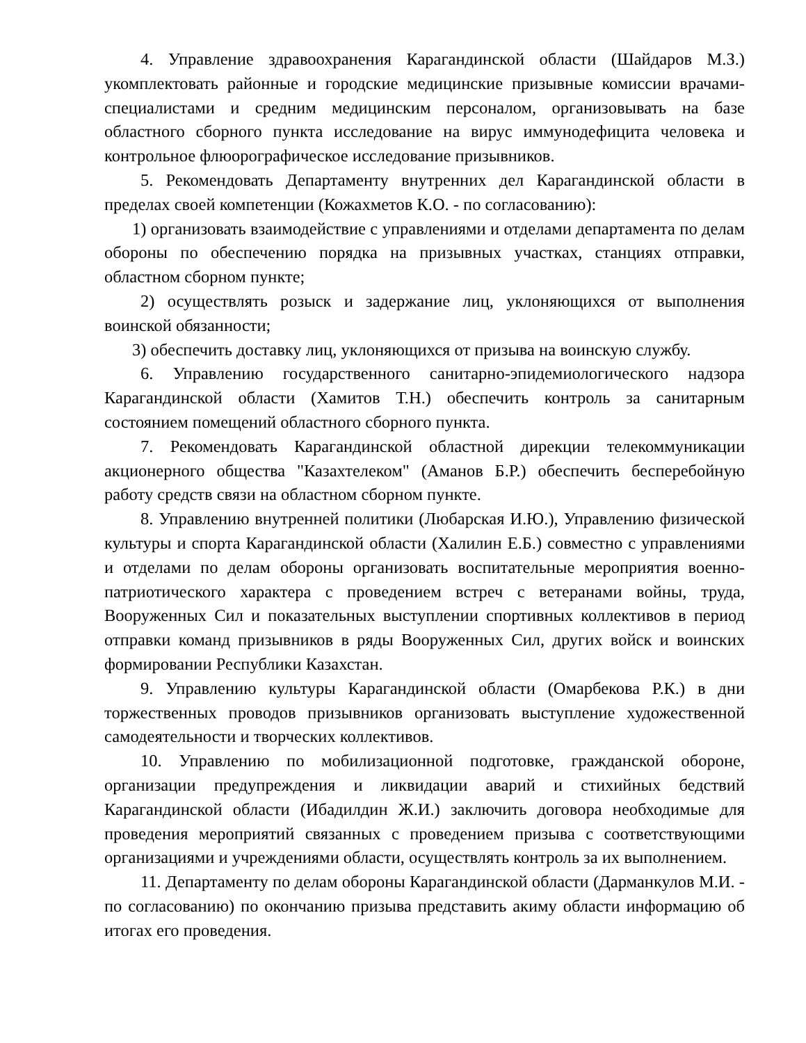4. Управление здравоохранения Карагандинской области (Шайдаров М.З.) укомплектовать районные и городские медицинские призывные комиссии врачами-специалистами и средним медицинским персоналом, организовывать на базе областного сборного пункта исследование на вирус иммунодефицита человека и контрольное флюорографическое исследование призывников.
5. Рекомендовать Департаменту внутренних дел Карагандинской области в пределах своей компетенции (Кожахметов К.О. - по согласованию):
1) организовать взаимодействие с управлениями и отделами департамента по делам обороны по обеспечению порядка на призывных участках, станциях отправки, областном сборном пункте;
2) осуществлять розыск и задержание лиц, уклоняющихся от выполнения воинской обязанности;
3) обеспечить доставку лиц, уклоняющихся от призыва на воинскую службу.
6. Управлению государственного санитарно-эпидемиологического надзора Карагандинской области (Хамитов Т.Н.) обеспечить контроль за санитарным состоянием помещений областного сборного пункта.
7. Рекомендовать Карагандинской областной дирекции телекоммуникации акционерного общества "Казахтелеком" (Аманов Б.Р.) обеспечить бесперебойную работу средств связи на областном сборном пункте.
8. Управлению внутренней политики (Любарская И.Ю.), Управлению физической культуры и спорта Карагандинской области (Халилин Е.Б.) совместно с управлениями и отделами по делам обороны организовать воспитательные мероприятия военно-патриотического характера с проведением встреч с ветеранами войны, труда, Вооруженных Сил и показательных выступлении спортивных коллективов в период отправки команд призывников в ряды Вооруженных Сил, других войск и воинских формировании Республики Казахстан.
9. Управлению культуры Карагандинской области (Омарбекова Р.К.) в дни торжественных проводов призывников организовать выступление художественной самодеятельности и творческих коллективов.
10. Управлению по мобилизационной подготовке, гражданской обороне, организации предупреждения и ликвидации аварий и стихийных бедствий Карагандинской области (Ибадилдин Ж.И.) заключить договора необходимые для проведения мероприятий связанных с проведением призыва с соответствующими организациями и учреждениями области, осуществлять контроль за их выполнением.
11. Департаменту по делам обороны Карагандинской области (Дарманкулов М.И. - по согласованию) по окончанию призыва представить акиму области информацию об итогах его проведения.